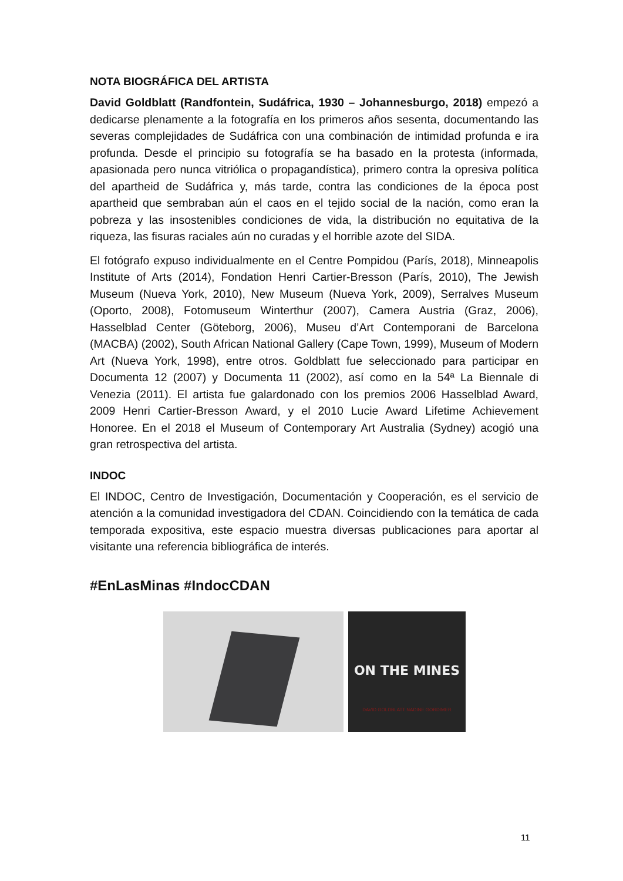NOTA BIOGRÁFICA DEL ARTISTA
David Goldblatt (Randfontein, Sudáfrica, 1930 – Johannesburgo, 2018) empezó a dedicarse plenamente a la fotografía en los primeros años sesenta, documentando las severas complejidades de Sudáfrica con una combinación de intimidad profunda e ira profunda. Desde el principio su fotografía se ha basado en la protesta (informada, apasionada pero nunca vitriólica o propagandística), primero contra la opresiva política del apartheid de Sudáfrica y, más tarde, contra las condiciones de la época post apartheid que sembraban aún el caos en el tejido social de la nación, como eran la pobreza y las insostenibles condiciones de vida, la distribución no equitativa de la riqueza, las fisuras raciales aún no curadas y el horrible azote del SIDA.
El fotógrafo expuso individualmente en el Centre Pompidou (París, 2018), Minneapolis Institute of Arts (2014), Fondation Henri Cartier-Bresson (París, 2010), The Jewish Museum (Nueva York, 2010), New Museum (Nueva York, 2009), Serralves Museum (Oporto, 2008), Fotomuseum Winterthur (2007), Camera Austria (Graz, 2006), Hasselblad Center (Göteborg, 2006), Museu d’Art Contemporani de Barcelona (MACBA) (2002), South African National Gallery (Cape Town, 1999), Museum of Modern Art (Nueva York, 1998), entre otros. Goldblatt fue seleccionado para participar en Documenta 12 (2007) y Documenta 11 (2002), así como en la 54ª La Biennale di Venezia (2011). El artista fue galardonado con los premios 2006 Hasselblad Award, 2009 Henri Cartier-Bresson Award, y el 2010 Lucie Award Lifetime Achievement Honoree. En el 2018 el Museum of Contemporary Art Australia (Sydney) acogió una gran retrospectiva del artista.
INDOC
El INDOC, Centro de Investigación, Documentación y Cooperación, es el servicio de atención a la comunidad investigadora del CDAN. Coincidiendo con la temática de cada temporada expositiva, este espacio muestra diversas publicaciones para aportar al visitante una referencia bibliográfica de interés.
#EnLasMinas #IndocCDAN
ON THE MINES
DAVID GOLDBLATT NADINE GORDIMER
11